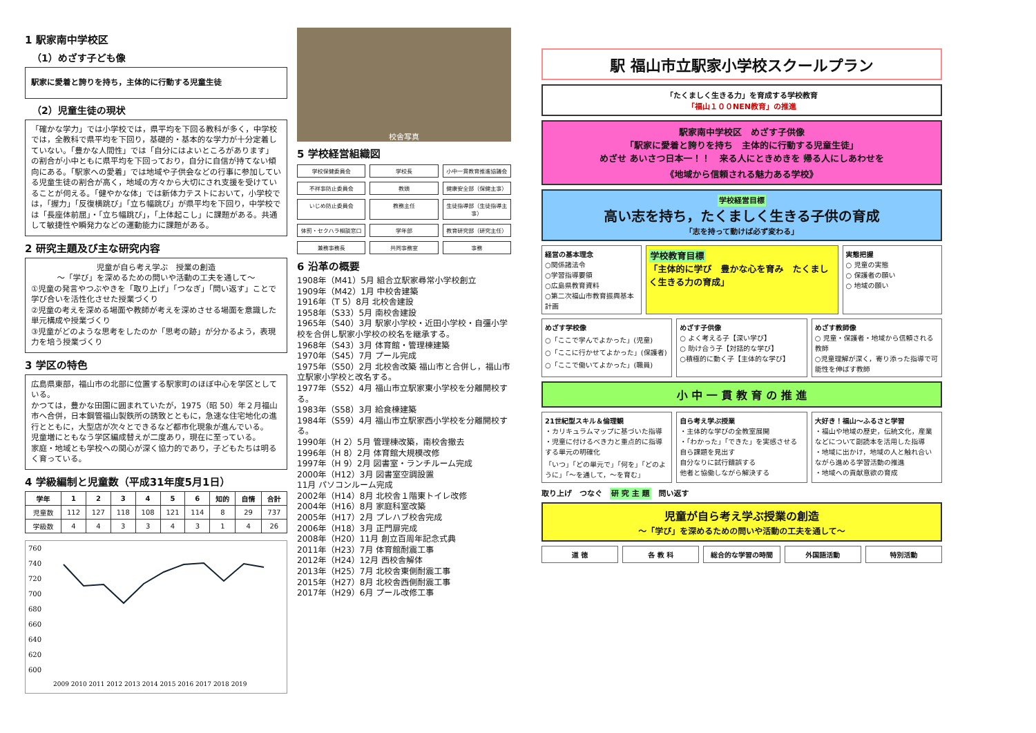1 駅家南中学校区
（1）めざす子ども像
駅家に愛着と誇りを持ち，主体的に行動する児童生徒
（2）児童生徒の現状
「確かな学力」では小学校では，県平均を下回る教科が多く，中学校では，全教科で県平均を下回り，基礎的・基本的な学力が十分定着していない。「豊かな人間性」では「自分にはよいところがあります」の割合が小中ともに県平均を下回っており，自分に自信が持てない傾向にある。「駅家への愛着」では地域や子供会などの行事に参加している児童生徒の割合が高く，地域の方々から大切にされ支援を受けていることが伺える。「健やかな体」では新体力テストにおいて，小学校では，「握力」「反復横跳び」「立ち幅跳び」が県平均を下回り，中学校では「長座体前屈」・「立ち幅跳び」，「上体起こし」に課題がある。共通して敏捷性や瞬発力などの運動能力に課題がある。
2 研究主題及び主な研究内容
児童が自ら考え学ぶ　授業の創造
～「学び」を深めるための問いや活動の工夫を通して～
①児童の発言やつぶやきを「取り上げ」「つなぎ」「問い返す」ことで学び合いを活性化させた授業づくり
②児童の考えを深める場面や教師が考えを深めさせる場面を意識した単元構成や授業づくり
③児童がどのような思考をしたのか「思考の跡」が分かるよう，表現力を培う授業づくり
3 学区の特色
広島県東部，福山市の北部に位置する駅家町のほぼ中心を学区としている。
かつては，豊かな田園に囲まれていたが，1975（昭 50）年２月福山市へ合併，日本鋼管福山製鉄所の誘致とともに，急速な住宅地化の進行とともに，大型店が次々とできるなど都市化現象が進んでいる。
児童増にともなう学区編成替えが二度あり，現在に至っている。
家庭・地域とも学校への関心が深く協力的であり，子どもたちは明るく育っている。
4 学級編制と児童数（平成31年度5月1日）
| 学年 | 1 | 2 | 3 | 4 | 5 | 6 | 知的 | 自情 | 合計 |
| --- | --- | --- | --- | --- | --- | --- | --- | --- | --- |
| 児童数 | 112 | 127 | 118 | 108 | 121 | 114 | 8 | 29 | 737 |
| 学級数 | 4 | 4 | 3 | 3 | 4 | 3 | 1 | 4 | 26 |
760
740
720
700
680
660
640
620
600
2009 2010 2011 2012 2013 2014 2015 2016 2017 2018 2019
校舎写真
5 学校経営組織図
学校保健委員会
学校長
小中一貫教育推進協議会
不祥事防止委員会
教頭
健康安全部（保健主事）
いじめ防止委員会
教務主任
生徒指導部（生徒指導主事）
体罰・セクハラ相談窓口
学年部
教育研究部（研究主任）
兼務事務長
共同事務室
事務
6 沿革の概要
1908年（M41）5月 組合立駅家尋常小学校創立
1909年（M42）1月 中校舎建築
1916年（T 5）8月 北校舎建設
1958年（S33）5月 南校舎建設
1965年（S40）3月 駅家小学校・近田小学校・自彊小学校を合併し駅家小学校の校名を継承する。
1968年（S43）3月 体育館・管理棟建築
1970年（S45）7月 プール完成
1975年（S50）2月 北校舎改築 福山市と合併し，福山市立駅家小学校と改名する。
1977年（S52）4月 福山市立駅家東小学校を分離開校する。
1983年（S58）3月 給食棟建築
1984年（S59）4月 福山市立駅家西小学校を分離開校する。
1990年（H 2）5月 管理棟改築，南校舎撤去
1996年（H 8）2月 体育館大規模改修
1997年（H 9）2月 図書室・ランチルーム完成
2000年（H12）3月 図書室空調設置
11月 パソコンルーム完成
2002年（H14）8月 北校舎１階東トイレ改修
2004年（H16）8月 家庭科室改築
2005年（H17）2月 プレハブ校舎完成
2006年（H18）3月 正門扉完成
2008年（H20）11月 創立百周年記念式典
2011年（H23）7月 体育館耐震工事
2012年（H24）12月 西校舎解体
2013年（H25）7月 北校舎東側耐震工事
2015年（H27）8月 北校舎西側耐震工事
2017年（H29）6月 プール改修工事
駅 福山市立駅家小学校スクールプラン
「たくましく生きる力」を育成する学校教育
「福山１００NEN教育」の推進
駅家南中学校区　めざす子供像
「駅家に愛着と誇りを持ち　主体的に行動する児童生徒」
めざせ あいさつ日本一！！　来る人にときめきを 帰る人にしあわせを
《地域から信頼される魅力ある学校》
学校経営目標
高い志を持ち，たくましく生きる子供の育成
「志を持って動けば必ず変わる」
経営の基本理念
○関係諸法令
○学習指導要領
○広島県教育資料
○第二次福山市教育振興基本計画
学校教育目標
「主体的に学び　豊かな心を育み　たくましく生きる力の育成」
実態把握
○ 児童の実態
○ 保護者の願い
○ 地域の願い
めざす学校像
○「ここで学んでよかった」(児童)
○「ここに行かせてよかった」(保護者)
○「ここで働いてよかった」(職員)
めざす子供像
○ よく考える子【深い学び】
○ 助け合う子【対話的な学び】
○積極的に動く子【主体的な学び】
めざす教師像
○ 児童・保護者・地域から信頼される教師
○児童理解が深く，寄り添った指導で可能性を伸ばす教師
小 中 一 貫 教 育 の 推 進
21世紀型スキル＆倫理観
・カリキュラムマップに基づいた指導
・児童に付けるべき力と重点的に指導する単元の明確化
「いつ」「どの単元で」「何を」「どのように」「～を通して，～を育む」
自ら考え学ぶ授業
・主体的な学びの全教室展開
・「わかった」「できた」を実感させる
自ら課題を見出す
自分なりに試行錯誤する
他者と協働しながら解決する
大好き！福山～ふるさと学習
・福山や地域の歴史，伝統文化，産業などについて副読本を活用した指導
・地域に出かけ，地域の人と触れ合いながら進める学習活動の推進
・地域への貢献意欲の育成
取り上げ　つなぐ　研 究 主 題　問い返す
児童が自ら考え学ぶ授業の創造
～「学び」を深めるための問いや活動の工夫を通して～
道 徳 各 教 科 総合的な学習の時間 外国語活動 特別活動